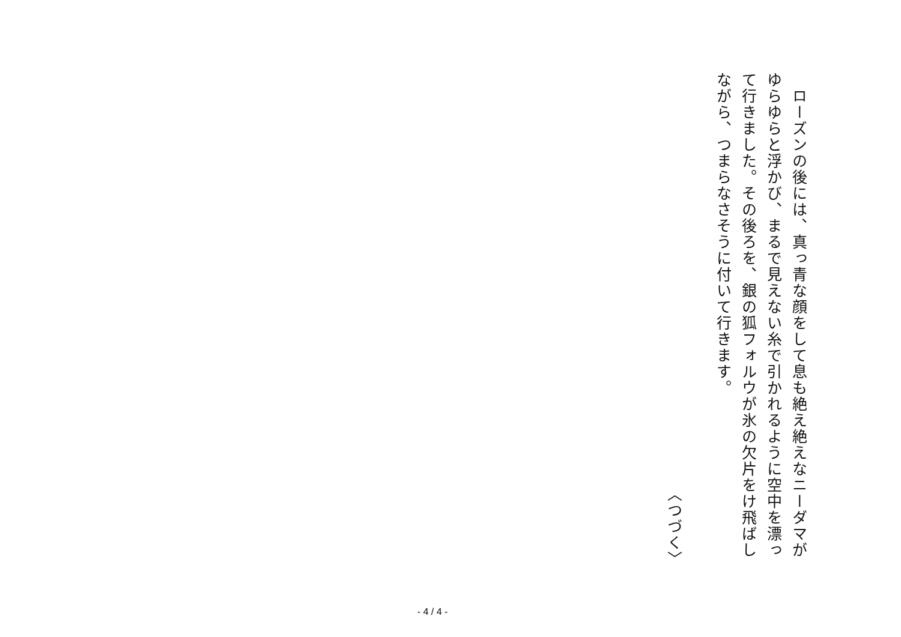ローズンの後には、真っ青な顔をして息も絶え絶えなニーダマがゆらゆらと浮かび、まるで見えない糸で引かれるように空中を漂って行きました。その後ろを、銀の狐フォルウが氷の欠片をけ飛ばしながら、つまらなさそうに付いて行きます。
〈つづく〉
- 4 / 4 -